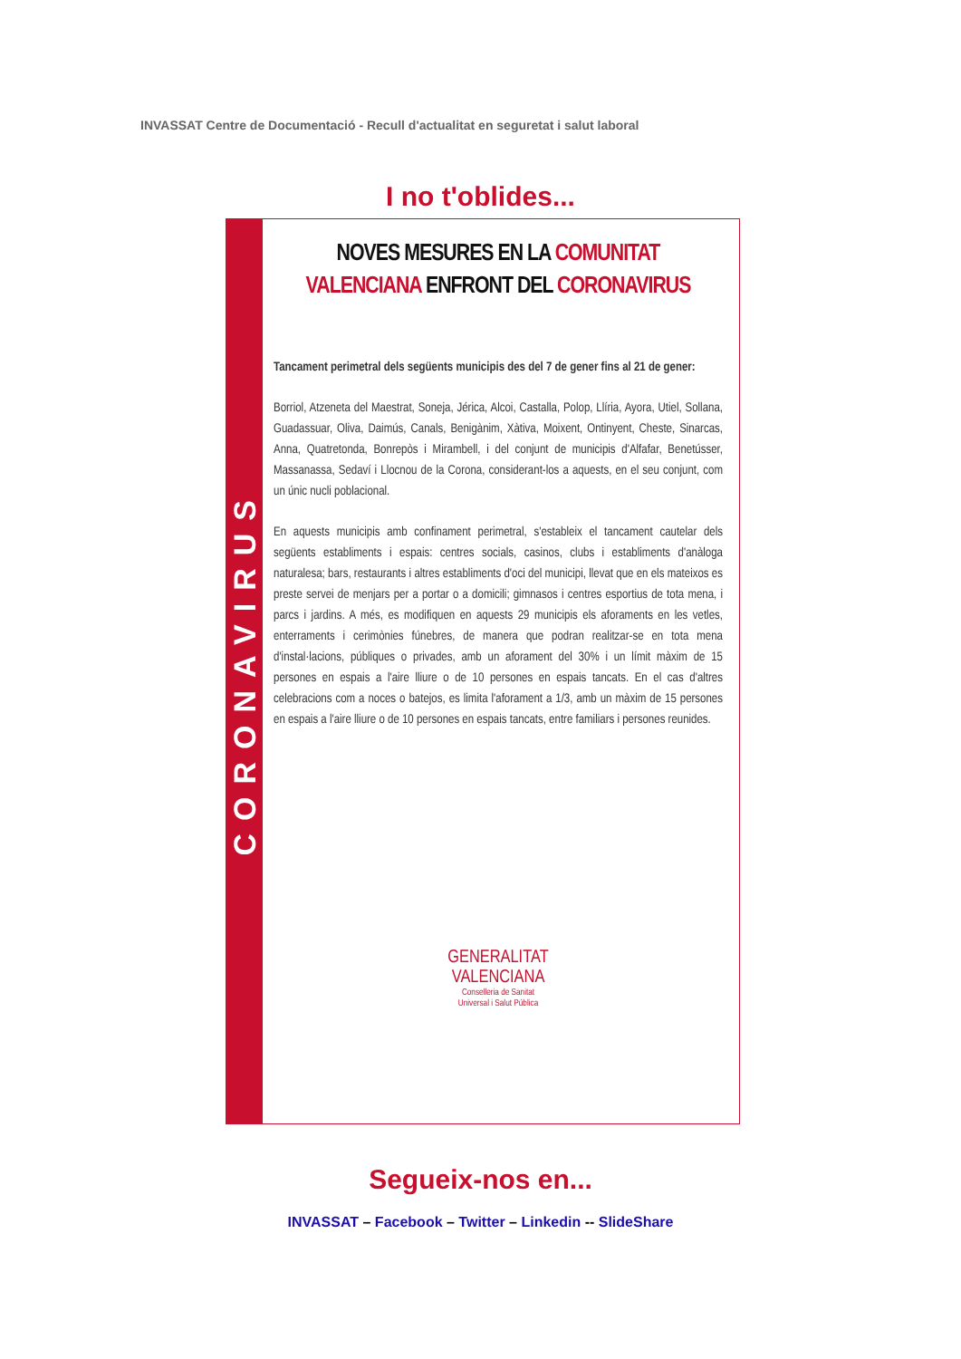INVASSAT Centre de Documentació - Recull d'actualitat en seguretat i salut laboral
I no t'oblides...
CORONAVIRUS
NOVES MESURES EN LA COMUNITAT
VALENCIANA ENFRONT DEL CORONAVIRUS
Tancament perimetral dels següents municipis des del 7 de gener fins al 21 de gener:
Borriol, Atzeneta del Maestrat, Soneja, Jérica, Alcoi, Castalla, Polop, Llíria, Ayora, Utiel, Sollana, Guadassuar, Oliva, Daimús, Canals, Benigànim, Xàtiva, Moixent, Ontinyent, Cheste, Sinarcas, Anna, Quatretonda, Bonrepòs i Mirambell, i del conjunt de municipis d'Alfafar, Benetússer, Massanassa, Sedaví i Llocnou de la Corona, considerant-los a aquests, en el seu conjunt, com un únic nucli poblacional.
En aquests municipis amb confinament perimetral, s'estableix el tancament cautelar dels següents establiments i espais: centres socials, casinos, clubs i establiments d'anàloga naturalesa; bars, restaurants i altres establiments d'oci del municipi, llevat que en els mateixos es preste servei de menjars per a portar o a domicili; gimnasos i centres esportius de tota mena, i parcs i jardins. A més, es modifiquen en aquests 29 municipis els aforaments en les vetles, enterraments i cerimònies fúnebres, de manera que podran realitzar-se en tota mena d'instal·lacions, públiques o privades, amb un aforament del 30% i un límit màxim de 15 persones en espais a l'aire lliure o de 10 persones en espais tancats. En el cas d'altres celebracions com a noces o batejos, es limita l'aforament a 1/3, amb un màxim de 15 persones en espais a l'aire lliure o de 10 persones en espais tancats, entre familiars i persones reunides.
GENERALITAT
VALENCIANA
Conselleria de Sanitat
Universal i Salut Pública
Segueix-nos en...
INVASSAT – Facebook – Twitter – Linkedin -- SlideShare